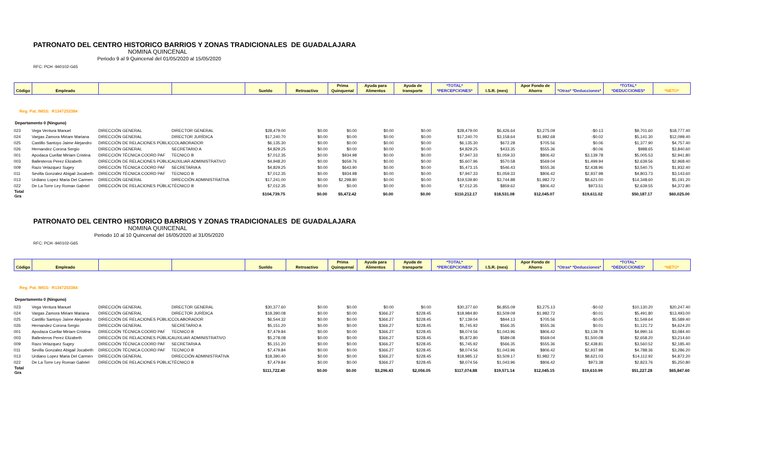PATRONATO DEL CENTRO HISTORICO BARRIOS Y ZONAS TRADICIONALES DE GUADALAJARA
NOMINA QUINCENAL
Periodo 9 al 9 Quincenal del 01/05/2020 al 15/05/2020
RFC: PCH -940102-G65
| Código | Empleado | | | Sueldo | Retroactivo | Prima Quinquenal | Ayuda para Alimentos | Ayuda de transporte | *TOTAL* *PERCEPCIONES* | I.S.R. (mes) | Apor Fondo de Ahorro | *Otras* *Deducciones* | *TOTAL* *DEDUCCIONES* | *NETO* |
Reg. Pat. IMSS: R1347253384
Departamento 0 (Ninguno)
| 023 | Vega Ventura Manuel | DIRECCIÓN GENERAL | DIRECTOR GENERAL | $28,479.00 | $0.00 | $0.00 | $0.00 | $0.00 | $28,479.00 | $6,426.64 | $3,275.09 | -$0.13 | $9,701.60 | $18,777.40 |
| 024 | Vargas Zamora Miriam Mariana | DIRECCIÓN GENERAL | DIRECTOR JURÍDICA | $17,240.70 | $0.00 | $0.00 | $0.00 | $0.00 | $17,240.70 | $3,158.64 | $1,982.68 | -$0.02 | $5,141.30 | $12,099.40 |
| 025 | Castillo Santoyo Jaime Alejandro | DIRECCIÓN DE RELACIONES PÚBLIC | COLABORADOR | $6,135.30 | $0.00 | $0.00 | $0.00 | $0.00 | $6,135.30 | $672.28 | $705.56 | $0.06 | $1,377.90 | $4,757.40 |
| 026 | Hernandez Corona Sergio | DIRECCIÓN GENERAL | SECRETARIO A | $4,829.25 | $0.00 | $0.00 | $0.00 | $0.00 | $4,829.25 | $433.35 | $555.36 | -$0.06 | $988.65 | $3,840.60 |
| 001 | Apodaca Cuellar Miriam Cristina | DIRECCIÓN TÉCNICA COORD PAF | TECNICO B | $7,012.35 | $0.00 | $934.98 | $0.00 | $0.00 | $7,947.33 | $1,059.33 | $806.42 | $3,139.78 | $5,005.53 | $2,941.80 |
| 003 | Ballesteros Perez Elizabeth | DIRECCIÓN DE RELACIONES PÚBLIC | AUXILIAR ADMINISTRATIVO | $4,948.20 | $0.00 | $659.76 | $0.00 | $0.00 | $5,607.96 | $570.58 | $569.04 | $1,499.94 | $2,639.56 | $2,968.40 |
| 009 | Razo Velazquez Sugey | DIRECCIÓN TÉCNICA COORD PAF | SECRETARIA A | $4,829.25 | $0.00 | $643.90 | $0.00 | $0.00 | $5,473.15 | $546.43 | $555.36 | $2,438.96 | $3,540.75 | $1,932.40 |
| 011 | Sevilla Gonzalez Abigail Jocabeth | DIRECCIÓN TÉCNICA COORD PAF | TECNICO B | $7,012.35 | $0.00 | $934.98 | $0.00 | $0.00 | $7,947.33 | $1,059.33 | $806.42 | $2,937.98 | $4,803.73 | $3,143.60 |
| 013 | Urdiano Lopez Maria Del Carmen | DIRECCIÓN GENERAL | DIRECCIÓN ADMINISTRATIVA | $17,241.00 | $0.00 | $2,298.80 | $0.00 | $0.00 | $19,539.80 | $3,744.88 | $1,982.72 | $8,621.00 | $14,348.60 | $5,191.20 |
| 022 | De La Torre Ley Roman Gabriel | DIRECCIÓN DE RELACIONES PÚBLIC | TÉCNICO B | $7,012.35 | $0.00 | $0.00 | $0.00 | $0.00 | $7,012.35 | $859.62 | $806.42 | $973.51 | $2,639.55 | $4,372.80 |
| Total Gra | | | | $104,739.75 | $0.00 | $5,472.42 | $0.00 | $0.00 | $110,212.17 | $18,531.08 | $12,045.07 | $19,611.02 | $50,187.17 | $60,025.00 |
PATRONATO DEL CENTRO HISTORICO BARRIOS Y ZONAS TRADICIONALES DE GUADALAJARA
NOMINA QUINCENAL
Periodo 10 al 10 Quincenal del 16/05/2020 al 31/05/2020
RFC: PCH -940102-G65
| Código | Empleado | | | Sueldo | Retroactivo | Prima Quinquenal | Ayuda para Alimentos | Ayuda de transporte | *TOTAL* *PERCEPCIONES* | I.S.R. (mes) | Apor Fondo de Ahorro | *Otras* *Deducciones* | *TOTAL* *DEDUCCIONES* | *NETO* |
Reg. Pat. IMSS: R1347253384
Departamento 0 (Ninguno)
| 023 | Vega Ventura Manuel | DIRECCIÓN GENERAL | DIRECTOR GENERAL | $30,377.60 | $0.00 | $0.00 | $0.00 | $0.00 | $30,377.60 | $6,855.09 | $3,275.13 | -$0.02 | $10,130.20 | $20,247.40 |
| 024 | Vargas Zamora Miriam Mariana | DIRECCIÓN GENERAL | DIRECTOR JURÍDICA | $18,390.08 | $0.00 | $0.00 | $366.27 | $228.45 | $18,984.80 | $3,509.09 | $1,982.72 | -$0.01 | $5,491.80 | $13,493.00 |
| 025 | Castillo Santoyo Jaime Alejandro | DIRECCIÓN DE RELACIONES PÚBLIC | COLABORADOR | $6,544.32 | $0.00 | $0.00 | $366.27 | $228.45 | $7,139.04 | $844.13 | $705.56 | -$0.05 | $1,549.64 | $5,589.40 |
| 026 | Hernandez Corona Sergio | DIRECCIÓN GENERAL | SECRETARIO A | $5,151.20 | $0.00 | $0.00 | $366.27 | $228.45 | $5,745.92 | $566.35 | $555.36 | $0.01 | $1,121.72 | $4,624.20 |
| 001 | Apodaca Cuellar Miriam Cristina | DIRECCIÓN TÉCNICA COORD PAF | TECNICO B | $7,479.84 | $0.00 | $0.00 | $366.27 | $228.45 | $8,074.56 | $1,043.96 | $806.42 | $3,139.78 | $4,990.16 | $3,084.40 |
| 003 | Ballesteros Perez Elizabeth | DIRECCIÓN DE RELACIONES PÚBLIC | AUXILIAR ADMINISTRATIVO | $5,278.08 | $0.00 | $0.00 | $366.27 | $228.45 | $5,872.80 | $589.08 | $569.04 | $1,500.08 | $2,658.20 | $3,214.60 |
| 009 | Razo Velazquez Sugey | DIRECCIÓN TÉCNICA COORD PAF | SECRETARIA A | $5,151.20 | $0.00 | $0.00 | $366.27 | $228.45 | $5,745.92 | $566.35 | $555.36 | $2,438.81 | $3,560.52 | $2,185.40 |
| 011 | Sevilla Gonzalez Abigail Jocabeth | DIRECCIÓN TÉCNICA COORD PAF | TECNICO B | $7,479.84 | $0.00 | $0.00 | $366.27 | $228.45 | $8,074.56 | $1,043.96 | $806.42 | $2,937.98 | $4,788.36 | $3,286.20 |
| 013 | Urdiano Lopez Maria Del Carmen | DIRECCIÓN GENERAL | DIRECCIÓN ADMINISTRATIVA | $18,390.40 | $0.00 | $0.00 | $366.27 | $228.45 | $18,985.12 | $3,509.17 | $1,982.72 | $8,621.03 | $14,112.92 | $4,872.20 |
| 022 | De La Torre Ley Roman Gabriel | DIRECCIÓN DE RELACIONES PÚBLIC | TÉCNICO B | $7,479.84 | $0.00 | $0.00 | $366.27 | $228.45 | $8,074.56 | $1,043.96 | $806.42 | $973.38 | $2,823.76 | $5,250.80 |
| Total Gra | | | | $111,722.40 | $0.00 | $0.00 | $3,296.43 | $2,056.05 | $117,074.88 | $19,571.14 | $12,045.15 | $19,610.99 | $51,227.28 | $65,847.60 |